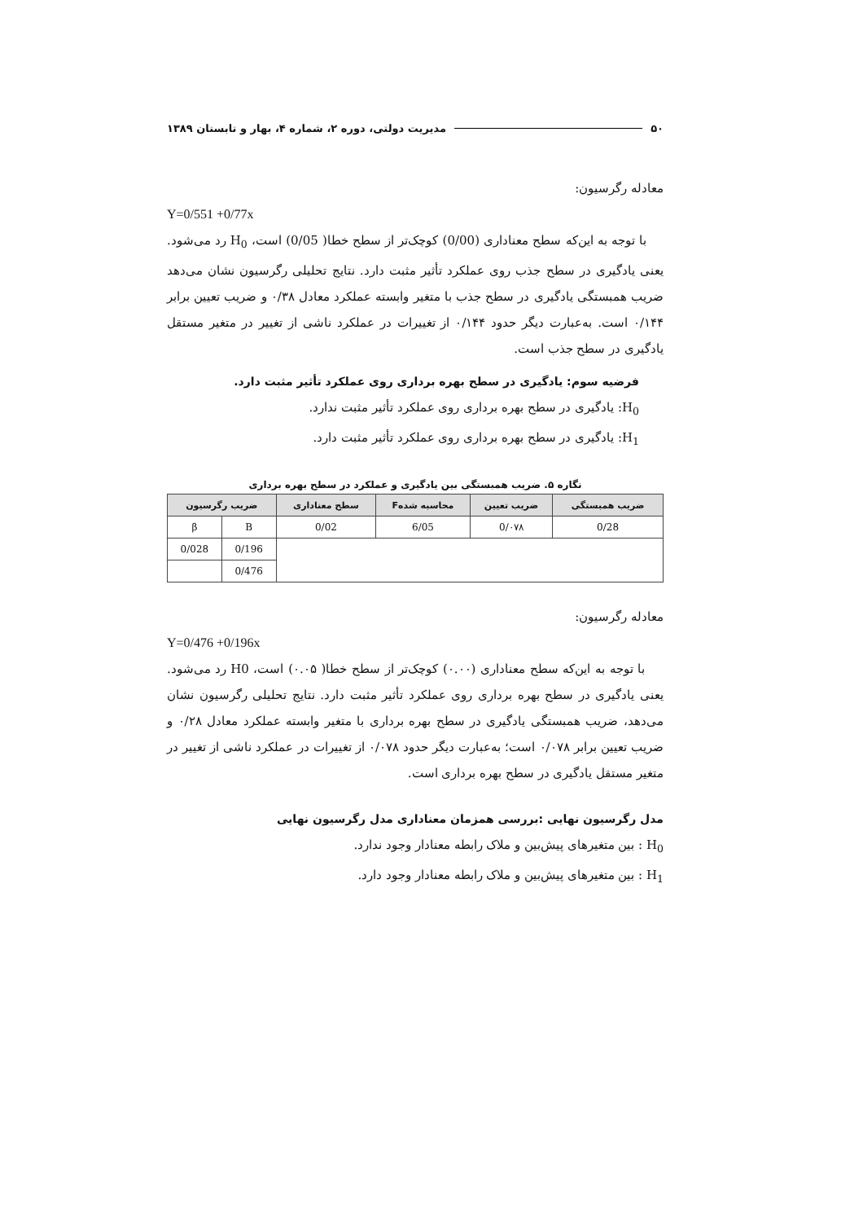۵۰ مدیریت دولتی، دوره ۲، شماره ۴، بهار و تابستان ۱۳۸۹
معادله رگرسیون:
Y=0/551 +0/77x
با توجه به این‌که سطح معناداری (0/00) کوچک‌تر از سطح خطا( 0/05) است، H<sub>0</sub> رد می‌شود. یعنی یادگیری در سطح جذب روی عملکرد تأثیر مثبت دارد. نتایج تحلیلی رگرسیون نشان می‌دهد ضریب همبستگی یادگیری در سطح جذب با متغیر وابسته عملکرد معادل ۰/۳۸ و ضریب تعیین برابر ۰/۱۴۴ است. به‌عبارت دیگر حدود ۰/۱۴۴ از تغییرات در عملکرد ناشی از تغییر در متغیر مستقل یادگیری در سطح جذب است.
فرضیه سوم: یادگیری در سطح بهره برداری روی عملکرد تأثیر مثبت دارد.
H<sub>0</sub>: یادگیری در سطح بهره برداری روی عملکرد تأثیر مثبت ندارد.
H<sub>1</sub>: یادگیری در سطح بهره برداری روی عملکرد تأثیر مثبت دارد.
نگاره ۵. ضریب همبستگی بین یادگیری و عملکرد در سطح بهره برداری
| ضریب همبستگی | ضریب تعیین | محاسبه شدهF | سطح معناداری | ضریب رگرسیون | |
| --- | --- | --- | --- | --- | --- |
| 0/28 | 0/۰۷۸ | 6/05 | 0/02 | B | β |
| | | | | 0/196 | 0/028 |
| | | | | 0/476 | |
معادله رگرسیون:
Y=0/476 +0/196x
با توجه به این‌که سطح معناداری (۰.۰۰) کوچک‌تر از سطح خطا( ۰.۰۵) است، H0 رد می‌شود. یعنی یادگیری در سطح بهره برداری روی عملکرد تأثیر مثبت دارد. نتایج تحلیلی رگرسیون نشان می‌دهد، ضریب همبستگی یادگیری در سطح بهره برداری با متغیر وابسته عملکرد معادل ۰/۲۸ و ضریب تعیین برابر ۰/۰۷۸ است؛ به‌عبارت دیگر حدود ۰/۰۷۸ از تغییرات در عملکرد ناشی از تغییر در متغیر مستقل یادگیری در سطح بهره برداری است.
مدل رگرسیون نهایی :بررسی همزمان معناداری مدل رگرسیون نهایی
H<sub>0</sub> : بین متغیرهای پیش‌بین و ملاک رابطه معنادار وجود ندارد.
H<sub>1</sub> : بین متغیرهای پیش‌بین و ملاک رابطه معنادار وجود دارد.